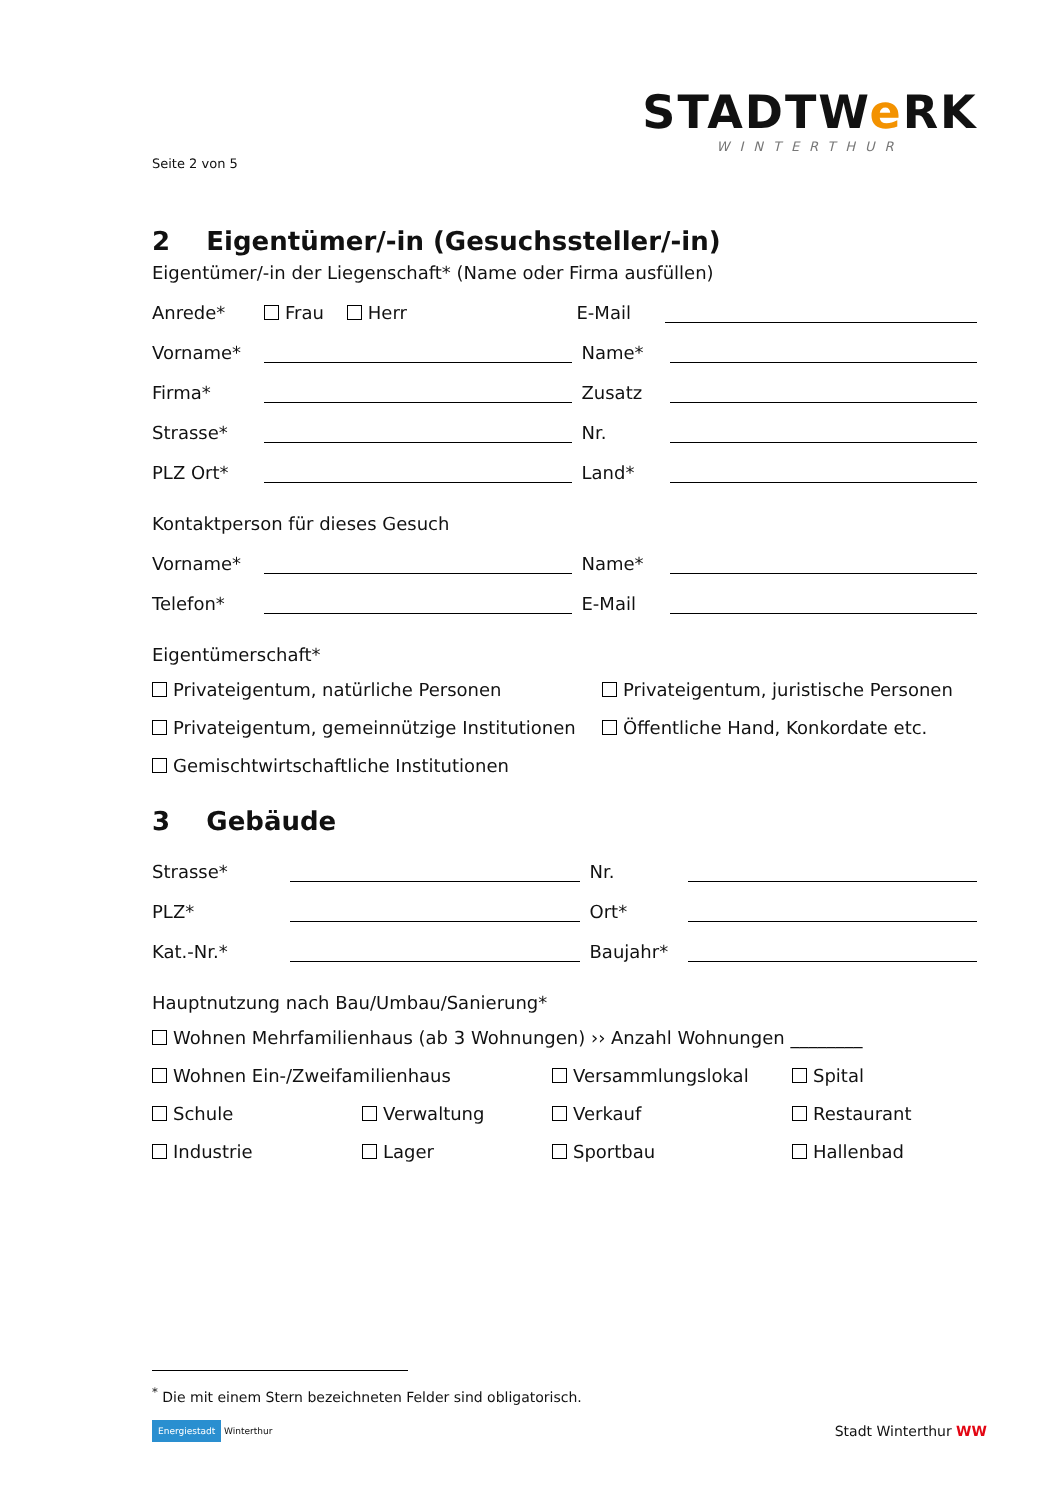STADTWe RK
WINTERTHUR
Seite 2 von 5
2 Eigentümer/-in (Gesuchssteller/-in)
Eigentümer/-in der Liegenschaft* (Name oder Firma ausfüllen)
Anrede* Frau Herr E-Mail
Vorname* Name*
Firma* Zusatz
Strasse* Nr.
PLZ Ort* Land*
Kontaktperson für dieses Gesuch
Vorname* Name*
Telefon* E-Mail
Eigentümerschaft*
Privateigentum, natürliche Personen Privateigentum, juristische Personen Privateigentum, gemeinnützige Institutionen Öffentliche Hand, Konkordate etc. Gemischtwirtschaftliche Institutionen
3 Gebäude
Strasse* Nr.
PLZ* Ort*
Kat.-Nr.* Baujahr*
Hauptnutzung nach Bau/Umbau/Sanierung*
Wohnen Mehrfamilienhaus (ab 3 Wohnungen) ›› Anzahl Wohnungen ________ Wohnen Ein-/Zweifamilienhaus Versammlungslokal Spital Schule Verwaltung Verkauf Restaurant Industrie Lager Sportbau Hallenbad
<sup>*</sup> Die mit einem Stern bezeichneten Felder sind obligatorisch.
Energiestadt Winterthur Stadt Winterthur WW